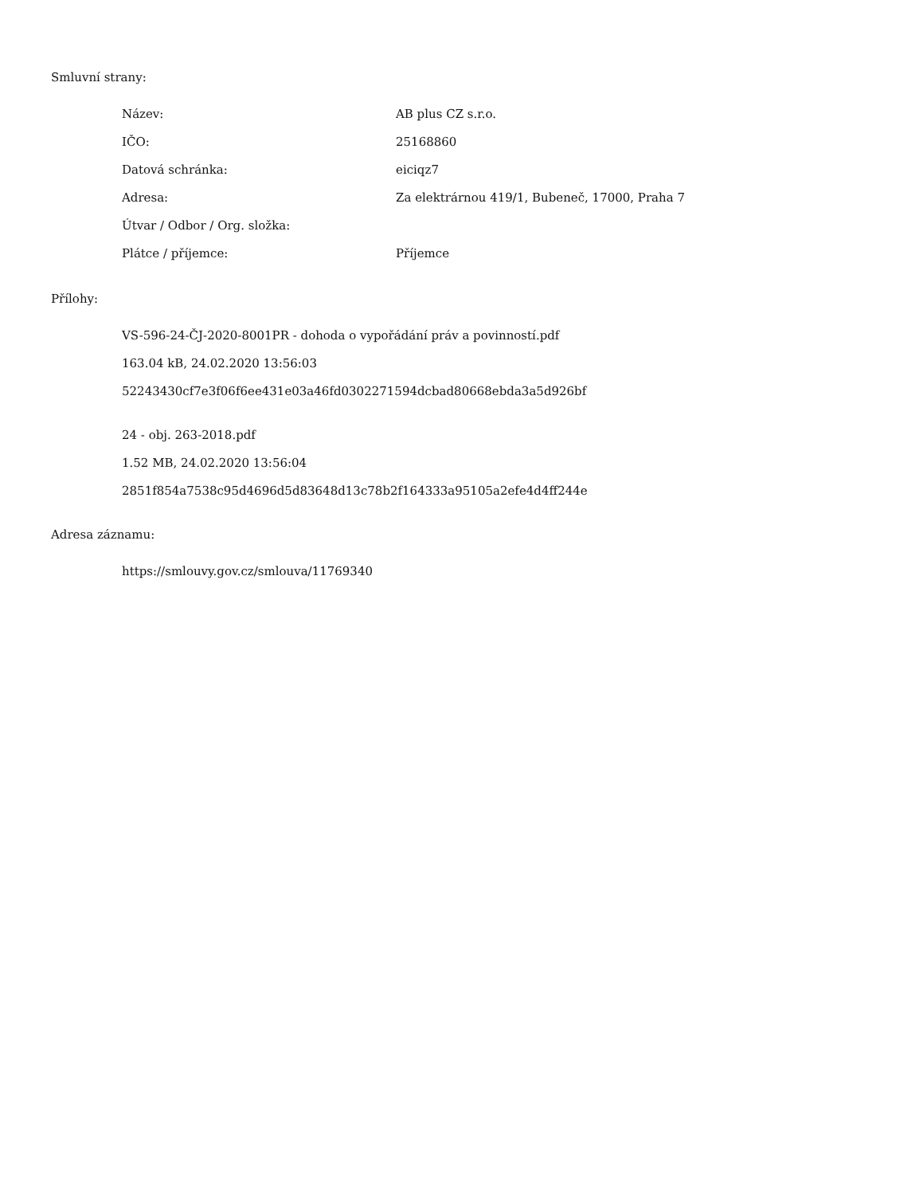Smluvní strany:
| Název: | AB plus CZ s.r.o. |
| IČO: | 25168860 |
| Datová schránka: | eiciqz7 |
| Adresa: | Za elektrárnou 419/1, Bubeneč, 17000, Praha 7 |
| Útvar / Odbor / Org. složka: | |
| Plátce / příjemce: | Příjemce |
Přílohy:
VS-596-24-ČJ-2020-8001PR - dohoda o vypořádání práv a povinností.pdf
163.04 kB, 24.02.2020 13:56:03
52243430cf7e3f06f6ee431e03a46fd0302271594dcbad80668ebda3a5d926bf
24 - obj. 263-2018.pdf
1.52 MB, 24.02.2020 13:56:04
2851f854a7538c95d4696d5d83648d13c78b2f164333a95105a2efe4d4ff244e
Adresa záznamu:
https://smlouvy.gov.cz/smlouva/11769340